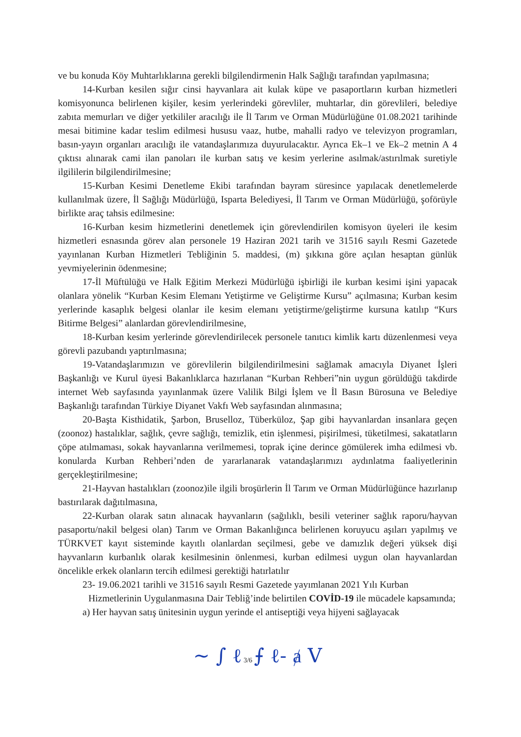ve bu konuda Köy Muhtarlıklarına gerekli bilgilendirmenin Halk Sağlığı tarafından yapılmasına;
14-Kurban kesilen sığır cinsi hayvanlara ait kulak küpe ve pasaportların kurban hizmetleri komisyonunca belirlenen kişiler, kesim yerlerindeki görevliler, muhtarlar, din görevlileri, belediye zabıta memurları ve diğer yetkililer aracılığı ile İl Tarım ve Orman Müdürlüğüne 01.08.2021 tarihinde mesai bitimine kadar teslim edilmesi hususu vaaz, hutbe, mahalli radyo ve televizyon programları, basın-yayın organları aracılığı ile vatandaşlarımıza duyurulacaktır. Ayrıca Ek–1 ve Ek–2 metnin A 4 çıktısı alınarak cami ilan panoları ile kurban satış ve kesim yerlerine asılmak/astırılmak suretiyle ilgililerin bilgilendirilmesine;
15-Kurban Kesimi Denetleme Ekibi tarafından bayram süresince yapılacak denetlemelerde kullanılmak üzere, İl Sağlığı Müdürlüğü, Isparta Belediyesi, İl Tarım ve Orman Müdürlüğü, şoförüyle birlikte araç tahsis edilmesine:
16-Kurban kesim hizmetlerini denetlemek için görevlendirilen komisyon üyeleri ile kesim hizmetleri esnasında görev alan personele 19 Haziran 2021 tarih ve 31516 sayılı Resmi Gazetede yayınlanan Kurban Hizmetleri Tebliğinin 5. maddesi, (m) şıkkına göre açılan hesaptan günlük yevmiyelerinin ödenmesine;
17-İl Müftülüğü ve Halk Eğitim Merkezi Müdürlüğü işbirliği ile kurban kesimi işini yapacak olanlara yönelik “Kurban Kesim Elemanı Yetiştirme ve Geliştirme Kursu” açılmasına; Kurban kesim yerlerinde kasaplık belgesi olanlar ile kesim elemanı yetiştirme/geliştirme kursuna katılıp “Kurs Bitirme Belgesi” alanlardan görevlendirilmesine,
18-Kurban kesim yerlerinde görevlendirilecek personele tanıtıcı kimlik kartı düzenlenmesi veya görevli pazubandı yaptırılmasına;
19-Vatandaşlarımızın ve görevlilerin bilgilendirilmesini sağlamak amacıyla Diyanet İşleri Başkanlığı ve Kurul üyesi Bakanlıklarca hazırlanan “Kurban Rehberi”nin uygun görüldüğü takdirde internet Web sayfasında yayınlanmak üzere Valilik Bilgi İşlem ve İl Basın Bürosuna ve Belediye Başkanlığı tarafından Türkiye Diyanet Vakfı Web sayfasından alınmasına;
20-Başta Kisthidatik, Şarbon, Bruselloz, Tüberküloz, Şap gibi hayvanlardan insanlara geçen (zoonoz) hastalıklar, sağlık, çevre sağlığı, temizlik, etin işlenmesi, pişirilmesi, tüketilmesi, sakatatların çöpe atılmaması, sokak hayvanlarına verilmemesi, toprak içine derince gömülerek imha edilmesi vb. konularda Kurban Rehberi’nden de yararlanarak vatandaşlarımızı aydınlatma faaliyetlerinin gerçekleştirilmesine;
21-Hayvan hastalıkları (zoonoz)ile ilgili broşürlerin İl Tarım ve Orman Müdürlüğünce hazırlanıp bastırılarak dağıtılmasına,
22-Kurban olarak satın alınacak hayvanların (sağılıklı, besili veteriner sağlık raporu/hayvan pasaportu/nakil belgesi olan) Tarım ve Orman Bakanlığınca belirlenen koruyucu aşıları yapılmış ve TÜRKVET kayıt sisteminde kayıtlı olanlardan seçilmesi, gebe ve damızlık değeri yüksek dişi hayvanların kurbanlık olarak kesilmesinin önlenmesi, kurban edilmesi uygun olan hayvanlardan öncelikle erkek olanların tercih edilmesi gerektiği hatırlatılır
23- 19.06.2021 tarihli ve 31516 sayılı Resmi Gazetede yayımlanan 2021 Yılı Kurban
Hizmetlerinin Uygulanmasına Dair Tebliğ’inde belirtilen COVİD-19 ile mücadele kapsamında;
a) Her hayvan satış ünitesinin uygun yerinde el antiseptiği veya hijyeni sağlayacak
~ ∫ ℓ 3/6 ⨍ ℓ- ⱥ V